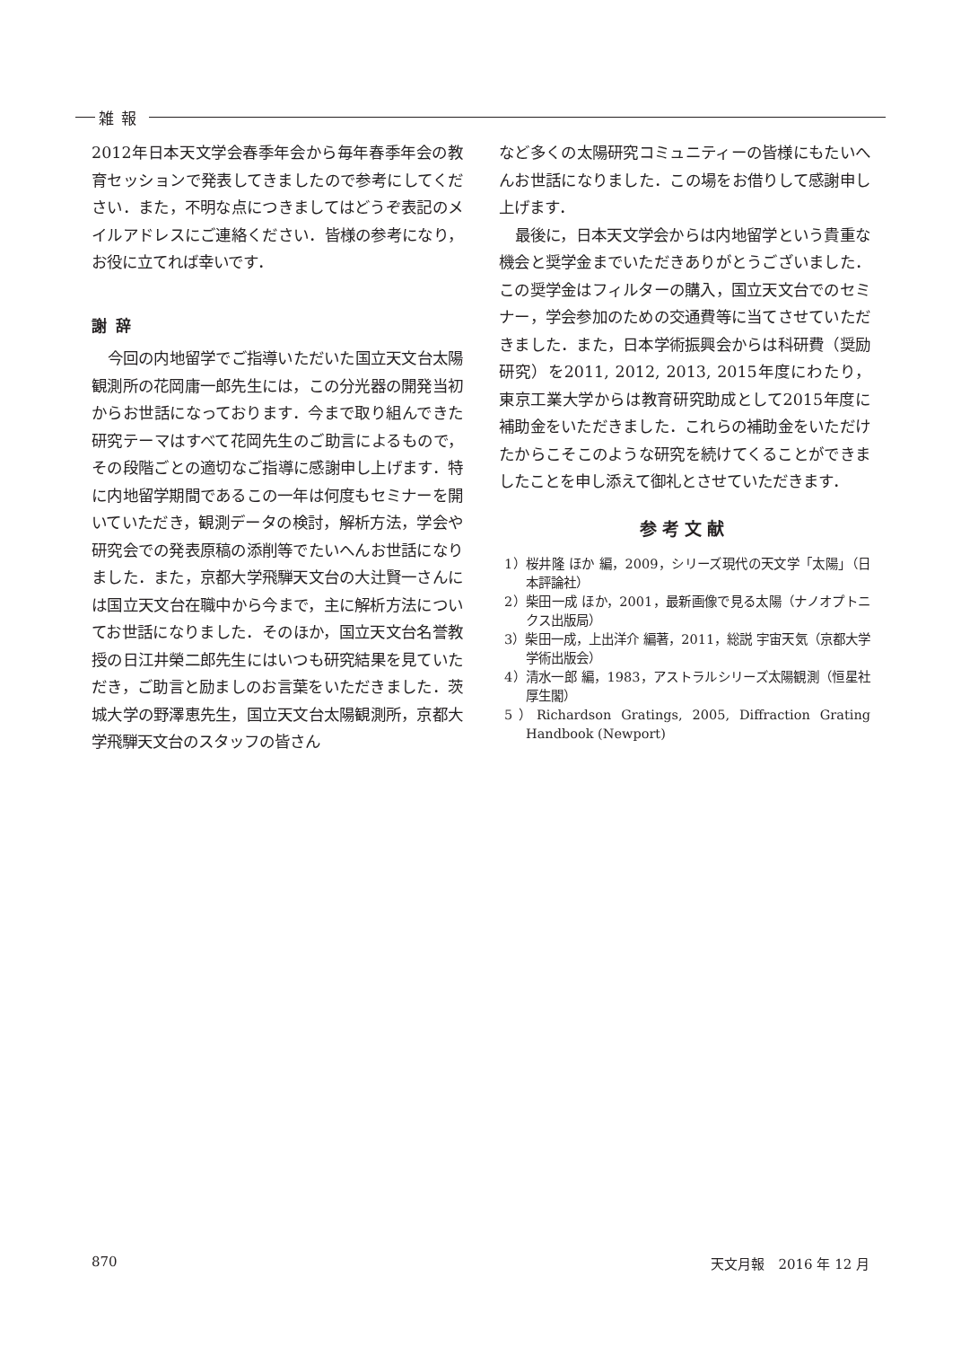雑報
2012年日本天文学会春季年会から毎年春季年会の教育セッションで発表してきましたので参考にしてください．また，不明な点につきましてはどうぞ表記のメイルアドレスにご連絡ください．皆様の参考になり，お役に立てれば幸いです．
謝辞
今回の内地留学でご指導いただいた国立天文台太陽観測所の花岡庸一郎先生には，この分光器の開発当初からお世話になっております．今まで取り組んできた研究テーマはすべて花岡先生のご助言によるもので，その段階ごとの適切なご指導に感謝申し上げます．特に内地留学期間であるこの一年は何度もセミナーを開いていただき，観測データの検討，解析方法，学会や研究会での発表原稿の添削等でたいへんお世話になりました．また，京都大学飛騨天文台の大辻賢一さんには国立天文台在職中から今まで，主に解析方法についてお世話になりました．そのほか，国立天文台名誉教授の日江井榮二郎先生にはいつも研究結果を見ていただき，ご助言と励ましのお言葉をいただきました．茨城大学の野澤恵先生，国立天文台太陽観測所，京都大学飛騨天文台のスタッフの皆さん
など多くの太陽研究コミュニティーの皆様にもたいへんお世話になりました．この場をお借りして感謝申し上げます．
最後に，日本天文学会からは内地留学という貴重な機会と奨学金までいただきありがとうございました．この奨学金はフィルターの購入，国立天文台でのセミナー，学会参加のための交通費等に当てさせていただきました．また，日本学術振興会からは科研費（奨励研究）を2011, 2012, 2013, 2015年度にわたり，東京工業大学からは教育研究助成として2015年度に補助金をいただきました．これらの補助金をいただけたからこそこのような研究を続けてくることができましたことを申し添えて御礼とさせていただきます．
参考文献
1）桜井隆 ほか 編，2009，シリーズ現代の天文学「太陽」（日本評論社）
2）柴田一成 ほか，2001，最新画像で見る太陽（ナノオプトニクス出版局）
3）柴田一成，上出洋介 編著，2011，総説 宇宙天気（京都大学学術出版会）
4）清水一郎 編，1983，アストラルシリーズ太陽観測（恒星社厚生閣）
5）Richardson Gratings, 2005, Diffraction Grating Handbook (Newport)
870 天文月報　2016 年 12 月